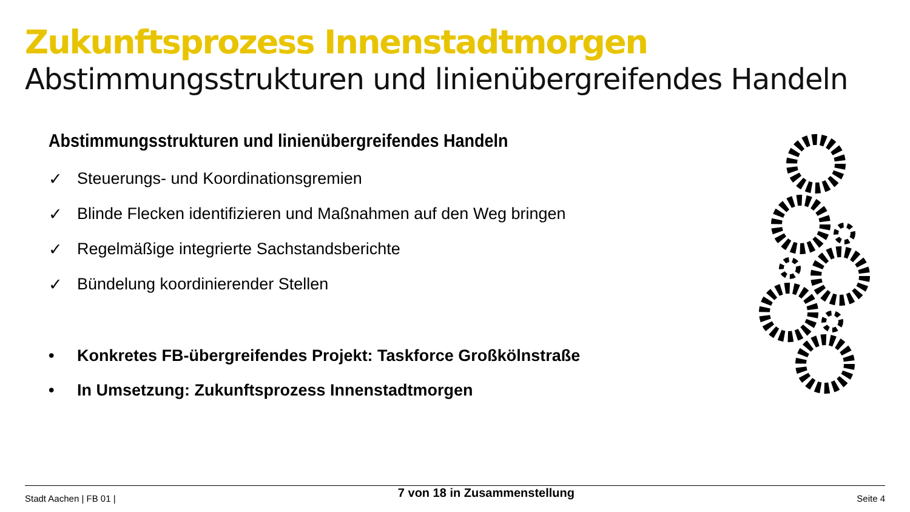Zukunftsprozess Innenstadtmorgen
Abstimmungsstrukturen und linienübergreifendes Handeln
Abstimmungsstrukturen und linienübergreifendes Handeln
✓ Steuerungs- und Koordinationsgremien
✓ Blinde Flecken identifizieren und Maßnahmen auf den Weg bringen
✓ Regelmäßige integrierte Sachstandsberichte
✓ Bündelung koordinierender Stellen
• Konkretes FB-übergreifendes Projekt: Taskforce Großkölnstraße
• In Umsetzung: Zukunftsprozess Innenstadtmorgen
Stadt Aachen | FB 01 | 7 von 18 in Zusammenstellung Seite 4